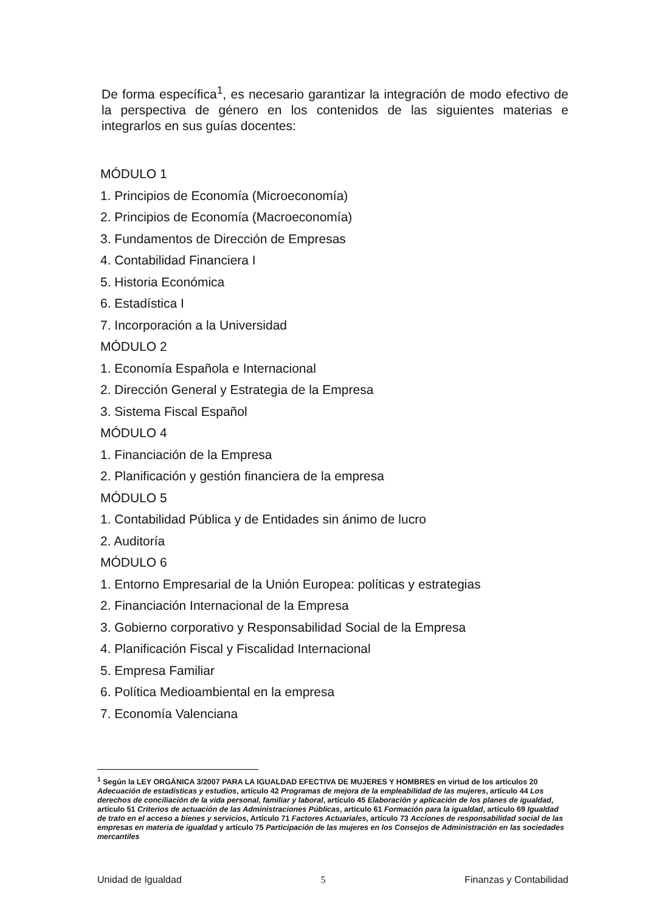De forma específica<sup>1</sup>, es necesario garantizar la integración de modo efectivo de la perspectiva de género en los contenidos de las siguientes materias e integrarlos en sus guías docentes:
MÓDULO 1
1. Principios de Economía (Microeconomía)
2. Principios de Economía (Macroeconomía)
3. Fundamentos de Dirección de Empresas
4. Contabilidad Financiera I
5. Historia Económica
6. Estadística I
7. Incorporación a la Universidad
MÓDULO 2
1. Economía Española e Internacional
2. Dirección General y Estrategia de la Empresa
3. Sistema Fiscal Español
MÓDULO 4
1. Financiación de la Empresa
2. Planificación y gestión financiera de la empresa
MÓDULO 5
1. Contabilidad Pública y de Entidades sin ánimo de lucro
2. Auditoría
MÓDULO 6
1. Entorno Empresarial de la Unión Europea: políticas y estrategias
2. Financiación Internacional de la Empresa
3. Gobierno corporativo y Responsabilidad Social de la Empresa
4. Planificación Fiscal y Fiscalidad Internacional
5. Empresa Familiar
6. Política Medioambiental en la empresa
7. Economía Valenciana
<sup>1</sup> Según la LEY ORGÁNICA 3/2007 PARA LA IGUALDAD EFECTIVA DE MUJERES Y HOMBRES en virtud de los artículos 20 Adecuación de estadísticas y estudios, artículo 42 Programas de mejora de la empleabilidad de las mujeres, artículo 44 Los derechos de conciliación de la vida personal, familiar y laboral, artículo 45 Elaboración y aplicación de los planes de igualdad, artículo 51 Criterios de actuación de las Administraciones Públicas, artículo 61 Formación para la igualdad, artículo 69 Igualdad de trato en el acceso a bienes y servicios, Artículo 71 Factores Actuariales, artículo 73 Acciones de responsabilidad social de las empresas en materia de igualdad y artículo 75 Participación de las mujeres en los Consejos de Administración en las sociedades mercantiles
Unidad de Igualdad 5 Finanzas y Contabilidad